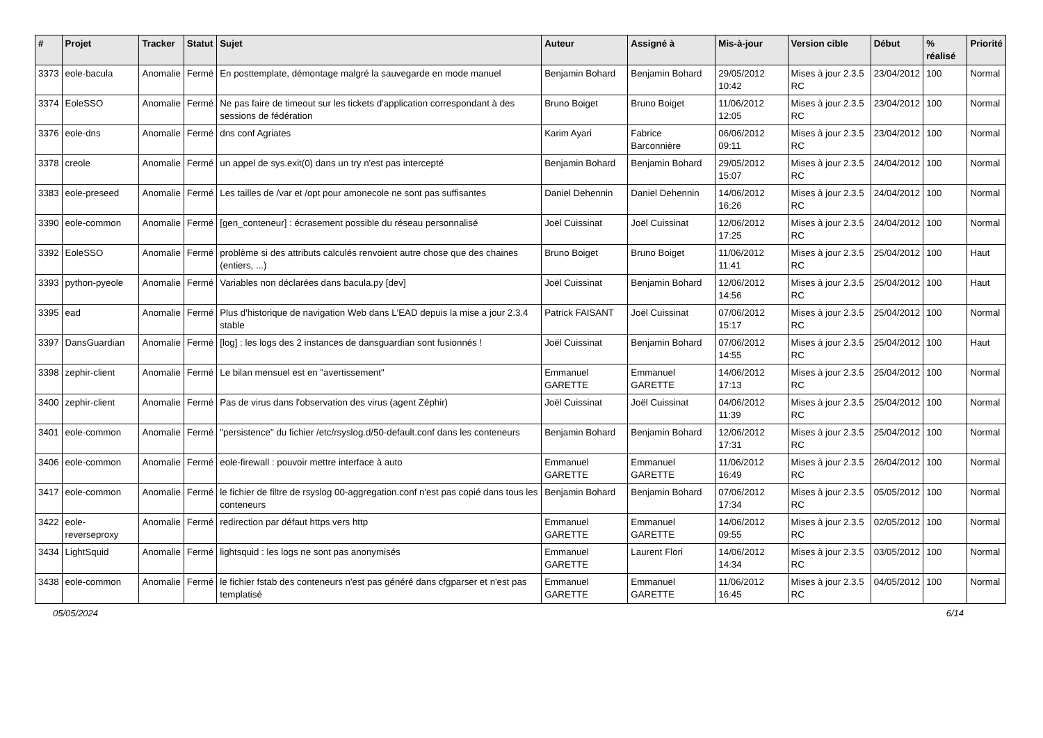| # | Projet | Tracker | Statut | Sujet | Auteur | Assigné à | Mis-à-jour | Version cible | Début | % réalisé | Priorité |
| --- | --- | --- | --- | --- | --- | --- | --- | --- | --- | --- | --- |
| 3373 | eole-bacula | Anomalie | Fermé | En posttemplate, démontage malgré la sauvegarde en mode manuel | Benjamin Bohard | Benjamin Bohard | 29/05/2012 10:42 | Mises à jour 2.3.5 RC | 23/04/2012 | 100 | Normal |
| 3374 | EoleSSO | Anomalie | Fermé | Ne pas faire de timeout sur les tickets d'application correspondant à des sessions de fédération | Bruno Boiget | Bruno Boiget | 11/06/2012 12:05 | Mises à jour 2.3.5 RC | 23/04/2012 | 100 | Normal |
| 3376 | eole-dns | Anomalie | Fermé | dns conf Agriates | Karim Ayari | Fabrice Barconnière | 06/06/2012 09:11 | Mises à jour 2.3.5 RC | 23/04/2012 | 100 | Normal |
| 3378 | creole | Anomalie | Fermé | un appel de sys.exit(0) dans un try n'est pas intercepté | Benjamin Bohard | Benjamin Bohard | 29/05/2012 15:07 | Mises à jour 2.3.5 RC | 24/04/2012 | 100 | Normal |
| 3383 | eole-preseed | Anomalie | Fermé | Les tailles de /var et /opt pour amonecole ne sont pas suffisantes | Daniel Dehennin | Daniel Dehennin | 14/06/2012 16:26 | Mises à jour 2.3.5 RC | 24/04/2012 | 100 | Normal |
| 3390 | eole-common | Anomalie | Fermé | [gen_conteneur] : écrasement possible du réseau personnalisé | Joël Cuissinat | Joël Cuissinat | 12/06/2012 17:25 | Mises à jour 2.3.5 RC | 24/04/2012 | 100 | Normal |
| 3392 | EoleSSO | Anomalie | Fermé | problème si des attributs calculés renvoient autre chose que des chaines (entiers, ...) | Bruno Boiget | Bruno Boiget | 11/06/2012 11:41 | Mises à jour 2.3.5 RC | 25/04/2012 | 100 | Haut |
| 3393 | python-pyeole | Anomalie | Fermé | Variables non déclarées dans bacula.py [dev] | Joël Cuissinat | Benjamin Bohard | 12/06/2012 14:56 | Mises à jour 2.3.5 RC | 25/04/2012 | 100 | Haut |
| 3395 | ead | Anomalie | Fermé | Plus d'historique de navigation Web dans L'EAD depuis la mise a jour 2.3.4 stable | Patrick FAISANT | Joël Cuissinat | 07/06/2012 15:17 | Mises à jour 2.3.5 RC | 25/04/2012 | 100 | Normal |
| 3397 | DansGuardian | Anomalie | Fermé | [log] : les logs des 2 instances de dansguardian sont fusionnés ! | Joël Cuissinat | Benjamin Bohard | 07/06/2012 14:55 | Mises à jour 2.3.5 RC | 25/04/2012 | 100 | Haut |
| 3398 | zephir-client | Anomalie | Fermé | Le bilan mensuel est en "avertissement" | Emmanuel GARETTE | Emmanuel GARETTE | 14/06/2012 17:13 | Mises à jour 2.3.5 RC | 25/04/2012 | 100 | Normal |
| 3400 | zephir-client | Anomalie | Fermé | Pas de virus dans l'observation des virus (agent Zéphir) | Joël Cuissinat | Joël Cuissinat | 04/06/2012 11:39 | Mises à jour 2.3.5 RC | 25/04/2012 | 100 | Normal |
| 3401 | eole-common | Anomalie | Fermé | "persistence" du fichier /etc/rsyslog.d/50-default.conf dans les conteneurs | Benjamin Bohard | Benjamin Bohard | 12/06/2012 17:31 | Mises à jour 2.3.5 RC | 25/04/2012 | 100 | Normal |
| 3406 | eole-common | Anomalie | Fermé | eole-firewall : pouvoir mettre interface à auto | Emmanuel GARETTE | Emmanuel GARETTE | 11/06/2012 16:49 | Mises à jour 2.3.5 RC | 26/04/2012 | 100 | Normal |
| 3417 | eole-common | Anomalie | Fermé | le fichier de filtre de rsyslog 00-aggregation.conf n'est pas copié dans tous les conteneurs | Benjamin Bohard | Benjamin Bohard | 07/06/2012 17:34 | Mises à jour 2.3.5 RC | 05/05/2012 | 100 | Normal |
| 3422 | eole-reverseproxy | Anomalie | Fermé | redirection par défaut https vers http | Emmanuel GARETTE | Emmanuel GARETTE | 14/06/2012 09:55 | Mises à jour 2.3.5 RC | 02/05/2012 | 100 | Normal |
| 3434 | LightSquid | Anomalie | Fermé | lightsquid : les logs ne sont pas anonymisés | Emmanuel GARETTE | Laurent Flori | 14/06/2012 14:34 | Mises à jour 2.3.5 RC | 03/05/2012 | 100 | Normal |
| 3438 | eole-common | Anomalie | Fermé | le fichier fstab des conteneurs n'est pas généré dans cfgparser et n'est pas templatisé | Emmanuel GARETTE | Emmanuel GARETTE | 11/06/2012 16:45 | Mises à jour 2.3.5 RC | 04/05/2012 | 100 | Normal |
05/05/2024 6/14